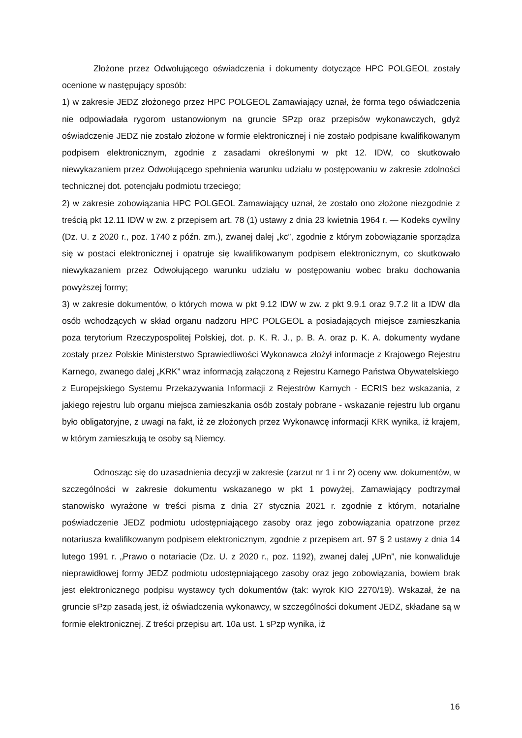Złożone przez Odwołującego oświadczenia i dokumenty dotyczące HPC POLGEOL zostały ocenione w następujący sposób:
1) w zakresie JEDZ złożonego przez HPC POLGEOL Zamawiający uznał, że forma tego oświadczenia nie odpowiadała rygorom ustanowionym na gruncie SPzp oraz przepisów wykonawczych, gdyż oświadczenie JEDZ nie zostało złożone w formie elektronicznej i nie zostało podpisane kwalifikowanym podpisem elektronicznym, zgodnie z zasadami określonymi w pkt 12. IDW, co skutkowało niewykazaniem przez Odwołującego spehnienia warunku udziału w postępowaniu w zakresie zdolności technicznej dot. potencjału podmiotu trzeciego;
2) w zakresie zobowiązania HPC POLGEOL Zamawiający uznał, że zostało ono złożone niezgodnie z treścią pkt 12.11 IDW w zw. z przepisem art. 78 (1) ustawy z dnia 23 kwietnia 1964 r. — Kodeks cywilny (Dz. U. z 2020 r., poz. 1740 z późn. zm.), zwanej dalej „kc”, zgodnie z którym zobowiązanie sporządza się w postaci elektronicznej i opatruje się kwalifikowanym podpisem elektronicznym, co skutkowało niewykazaniem przez Odwołującego warunku udziału w postępowaniu wobec braku dochowania powyższej formy;
3) w zakresie dokumentów, o których mowa w pkt 9.12 IDW w zw. z pkt 9.9.1 oraz 9.7.2 lit a IDW dla osób wchodzących w skład organu nadzoru HPC POLGEOL a posiadających miejsce zamieszkania poza terytorium Rzeczypospolitej Polskiej, dot. p. K. R. J., p. B. A. oraz p. K. A. dokumenty wydane zostały przez Polskie Ministerstwo Sprawiedliwości Wykonawca złożył informacje z Krajowego Rejestru Karnego, zwanego dalej „KRK” wraz informacją załączoną z Rejestru Karnego Państwa Obywatelskiego
z Europejskiego Systemu Przekazywania Informacji z Rejestrów Karnych - ECRIS bez wskazania, z jakiego rejestru lub organu miejsca zamieszkania osób zostały pobrane - wskazanie rejestru lub organu było obligatoryjne, z uwagi na fakt, iż ze złożonych przez Wykonawcę informacji KRK wynika, iż krajem, w którym zamieszkują te osoby są Niemcy.
Odnosząc się do uzasadnienia decyzji w zakresie (zarzut nr 1 i nr 2) oceny ww. dokumentów, w szczególności w zakresie dokumentu wskazanego w pkt 1 powyżej, Zamawiający podtrzymał stanowisko wyrażone w treści pisma z dnia 27 stycznia 2021 r. zgodnie z którym, notarialne poświadczenie JEDZ podmiotu udostępniającego zasoby oraz jego zobowiązania opatrzone przez notariusza kwalifikowanym podpisem elektronicznym, zgodnie z przepisem art. 97 § 2 ustawy z dnia 14 lutego 1991 r. „Prawo o notariacie (Dz. U. z 2020 r., poz. 1192), zwanej dalej „UPn”, nie konwaliduje nieprawidłowej formy JEDZ podmiotu udostępniającego zasoby oraz jego zobowiązania, bowiem brak jest elektronicznego podpisu wystawcy tych dokumentów (tak: wyrok KIO 2270/19). Wskazał, że na gruncie sPzp zasadą jest, iż oświadczenia wykonawcy, w szczególności dokument JEDZ, składane są w formie elektronicznej. Z treści przepisu art. 10a ust. 1 sPzp wynika, iż
16